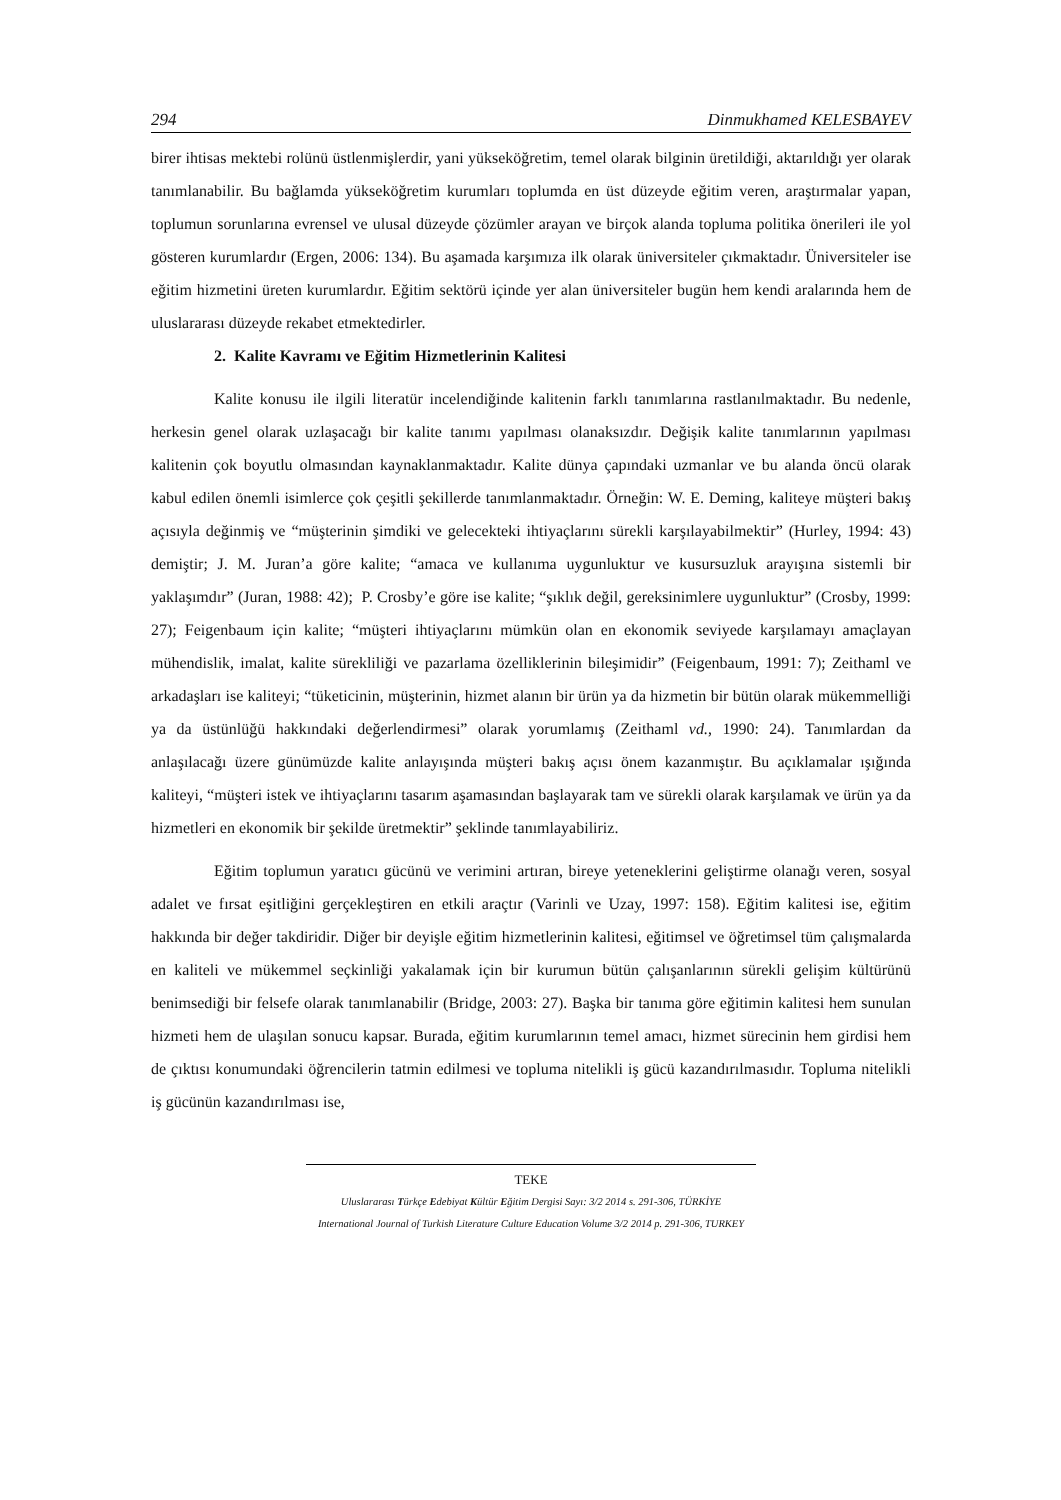294 Dinmukhamed KELESBAYEV
birer ihtisas mektebi rolünü üstlenmişlerdir, yani yükseköğretim, temel olarak bilginin üretildiği, aktarıldığı yer olarak tanımlanabilir. Bu bağlamda yükseköğretim kurumları toplumda en üst düzeyde eğitim veren, araştırmalar yapan, toplumun sorunlarına evrensel ve ulusal düzeyde çözümler arayan ve birçok alanda topluma politika önerileri ile yol gösteren kurumlardır (Ergen, 2006: 134). Bu aşamada karşımıza ilk olarak üniversiteler çıkmaktadır. Üniversiteler ise eğitim hizmetini üreten kurumlardır. Eğitim sektörü içinde yer alan üniversiteler bugün hem kendi aralarında hem de uluslararası düzeyde rekabet etmektedirler.
2. Kalite Kavramı ve Eğitim Hizmetlerinin Kalitesi
Kalite konusu ile ilgili literatür incelendiğinde kalitenin farklı tanımlarına rastlanılmaktadır. Bu nedenle, herkesin genel olarak uzlaşacağı bir kalite tanımı yapılması olanaksızdır. Değişik kalite tanımlarının yapılması kalitenin çok boyutlu olmasından kaynaklanmaktadır. Kalite dünya çapındaki uzmanlar ve bu alanda öncü olarak kabul edilen önemli isimlerce çok çeşitli şekillerde tanımlanmaktadır. Örneğin: W. E. Deming, kaliteye müşteri bakış açısıyla değinmiş ve “müşterinin şimdiki ve gelecekteki ihtiyaçlarını sürekli karşılayabilmektir” (Hurley, 1994: 43) demiştir; J. M. Juran’a göre kalite; “amaca ve kullanıma uygunluktur ve kusursuzluk arayışına sistemli bir yaklaşımdır” (Juran, 1988: 42); P. Crosby’e göre ise kalite; “şıklık değil, gereksinimlere uygunluktur” (Crosby, 1999: 27); Feigenbaum için kalite; “müşteri ihtiyaçlarını mümkün olan en ekonomik seviyede karşılamayı amaçlayan mühendislik, imalat, kalite sürekliliği ve pazarlama özelliklerinin bileşimidir” (Feigenbaum, 1991: 7); Zeithaml ve arkadaşları ise kaliteyi; “tüketicinin, müşterinin, hizmet alanın bir ürün ya da hizmetin bir bütün olarak mükemmelliği ya da üstünlüğü hakkındaki değerlendirmesi” olarak yorumlamış (Zeithaml vd., 1990: 24). Tanımlardan da anlaşılacağı üzere günümüzde kalite anlayışında müşteri bakış açısı önem kazanmıştır. Bu açıklamalar ışığında kaliteyi, “müşteri istek ve ihtiyaçlarını tasarım aşamasından başlayarak tam ve sürekli olarak karşılamak ve ürün ya da hizmetleri en ekonomik bir şekilde üretmektir” şeklinde tanımlayabiliriz.
Eğitim toplumun yaratıcı gücünü ve verimini artıran, bireye yeteneklerini geliştirme olanağı veren, sosyal adalet ve fırsat eşitliğini gerçekleştiren en etkili araçtır (Varinli ve Uzay, 1997: 158). Eğitim kalitesi ise, eğitim hakkında bir değer takdiridir. Diğer bir deyişle eğitim hizmetlerinin kalitesi, eğitimsel ve öğretimsel tüm çalışmalarda en kaliteli ve mükemmel seçkinliği yakalamak için bir kurumun bütün çalışanlarının sürekli gelişim kültürünü benimsediği bir felsefe olarak tanımlanabilir (Bridge, 2003: 27). Başka bir tanıma göre eğitimin kalitesi hem sunulan hizmeti hem de ulaşılan sonucu kapsar. Burada, eğitim kurumlarının temel amacı, hizmet sürecinin hem girdisi hem de çıktısı konumundaki öğrencilerin tatmin edilmesi ve topluma nitelikli iş gücü kazandırılmasıdır. Topluma nitelikli iş gücünün kazandırılması ise,
TEKE
Uluslararası Türkçe Edebiyat Kültür Eğitim Dergisi Sayı: 3/2 2014 s. 291-306, TÜRKİYE
International Journal of Turkish Literature Culture Education Volume 3/2 2014 p. 291-306, TURKEY